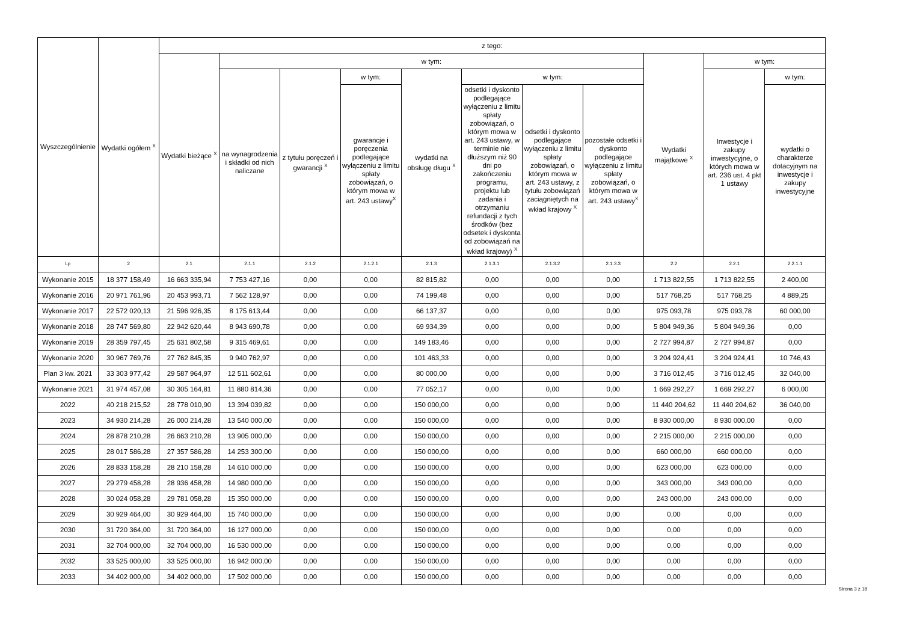| Wyszczególnienie | Wydatki ogółem <sup>X</sup> | z tego: | | | | | | | | | | |
| --- | --- | --- | --- | --- | --- | --- | --- | --- | --- | --- | --- | --- |
| | | Wydatki bieżące <sup>X</sup> | w tym: | | | | | | | Wydatki majątkowe <sup>X</sup> | w tym: | |
| | | | na wynagrodzenia i składki od nich naliczane | z tytułu poręczeń i gwarancji <sup>X</sup> | w tym: | wydatki na obsługę długu <sup>X</sup> | w tym: | | | | Inwestycje i zakupy inwestycyjne, o których mowa w art. 236 ust. 4 pkt 1 ustawy | w tym: |
| | | | | | gwarancje i poręczenia podlegające wyłączeniu z limitu spłaty zobowiązań, o którym mowa w art. 243 ustawy<sup>X</sup> | | odsetki i dyskonto podlegające wyłączeniu z limitu spłaty zobowiązań, o którym mowa w art. 243 ustawy, w terminie nie dłuższym niż 90 dni po zakończeniu programu, projektu lub zadania i otrzymaniu refundacji z tych środków (bez odsetek i dyskonta od zobowiązań na wkład krajowy) <sup>X</sup> | odsetki i dyskonto podlegające wyłączeniu z limitu spłaty zobowiązań, o którym mowa w art. 243 ustawy, z tytułu zobowiązań zaciągniętych na wkład krajowy <sup>X</sup> | pozostałe odsetki i dyskonto podlegające wyłączeniu z limitu spłaty zobowiązań, o którym mowa w art. 243 ustawy<sup>X</sup> | | | wydatki o charakterze dotacyjnym na inwestycje i zakupy inwestycyjne |
| Lp | 2 | 2.1 | 2.1.1 | 2.1.2 | 2.1.2.1 | 2.1.3 | 2.1.3.1 | 2.1.3.2 | 2.1.3.3 | 2.2 | 2.2.1 | 2.2.1.1 |
| Wykonanie 2015 | 18 377 158,49 | 16 663 335,94 | 7 753 427,16 | 0,00 | 0,00 | 82 815,82 | 0,00 | 0,00 | 0,00 | 1 713 822,55 | 1 713 822,55 | 2 400,00 |
| Wykonanie 2016 | 20 971 761,96 | 20 453 993,71 | 7 562 128,97 | 0,00 | 0,00 | 74 199,48 | 0,00 | 0,00 | 0,00 | 517 768,25 | 517 768,25 | 4 889,25 |
| Wykonanie 2017 | 22 572 020,13 | 21 596 926,35 | 8 175 613,44 | 0,00 | 0,00 | 66 137,37 | 0,00 | 0,00 | 0,00 | 975 093,78 | 975 093,78 | 60 000,00 |
| Wykonanie 2018 | 28 747 569,80 | 22 942 620,44 | 8 943 690,78 | 0,00 | 0,00 | 69 934,39 | 0,00 | 0,00 | 0,00 | 5 804 949,36 | 5 804 949,36 | 0,00 |
| Wykonanie 2019 | 28 359 797,45 | 25 631 802,58 | 9 315 469,61 | 0,00 | 0,00 | 149 183,46 | 0,00 | 0,00 | 0,00 | 2 727 994,87 | 2 727 994,87 | 0,00 |
| Wykonanie 2020 | 30 967 769,76 | 27 762 845,35 | 9 940 762,97 | 0,00 | 0,00 | 101 463,33 | 0,00 | 0,00 | 0,00 | 3 204 924,41 | 3 204 924,41 | 10 746,43 |
| Plan 3 kw. 2021 | 33 303 977,42 | 29 587 964,97 | 12 511 602,61 | 0,00 | 0,00 | 80 000,00 | 0,00 | 0,00 | 0,00 | 3 716 012,45 | 3 716 012,45 | 32 040,00 |
| Wykonanie 2021 | 31 974 457,08 | 30 305 164,81 | 11 880 814,36 | 0,00 | 0,00 | 77 052,17 | 0,00 | 0,00 | 0,00 | 1 669 292,27 | 1 669 292,27 | 6 000,00 |
| 2022 | 40 218 215,52 | 28 778 010,90 | 13 394 039,82 | 0,00 | 0,00 | 150 000,00 | 0,00 | 0,00 | 0,00 | 11 440 204,62 | 11 440 204,62 | 36 040,00 |
| 2023 | 34 930 214,28 | 26 000 214,28 | 13 540 000,00 | 0,00 | 0,00 | 150 000,00 | 0,00 | 0,00 | 0,00 | 8 930 000,00 | 8 930 000,00 | 0,00 |
| 2024 | 28 878 210,28 | 26 663 210,28 | 13 905 000,00 | 0,00 | 0,00 | 150 000,00 | 0,00 | 0,00 | 0,00 | 2 215 000,00 | 2 215 000,00 | 0,00 |
| 2025 | 28 017 586,28 | 27 357 586,28 | 14 253 300,00 | 0,00 | 0,00 | 150 000,00 | 0,00 | 0,00 | 0,00 | 660 000,00 | 660 000,00 | 0,00 |
| 2026 | 28 833 158,28 | 28 210 158,28 | 14 610 000,00 | 0,00 | 0,00 | 150 000,00 | 0,00 | 0,00 | 0,00 | 623 000,00 | 623 000,00 | 0,00 |
| 2027 | 29 279 458,28 | 28 936 458,28 | 14 980 000,00 | 0,00 | 0,00 | 150 000,00 | 0,00 | 0,00 | 0,00 | 343 000,00 | 343 000,00 | 0,00 |
| 2028 | 30 024 058,28 | 29 781 058,28 | 15 350 000,00 | 0,00 | 0,00 | 150 000,00 | 0,00 | 0,00 | 0,00 | 243 000,00 | 243 000,00 | 0,00 |
| 2029 | 30 929 464,00 | 30 929 464,00 | 15 740 000,00 | 0,00 | 0,00 | 150 000,00 | 0,00 | 0,00 | 0,00 | 0,00 | 0,00 | 0,00 |
| 2030 | 31 720 364,00 | 31 720 364,00 | 16 127 000,00 | 0,00 | 0,00 | 150 000,00 | 0,00 | 0,00 | 0,00 | 0,00 | 0,00 | 0,00 |
| 2031 | 32 704 000,00 | 32 704 000,00 | 16 530 000,00 | 0,00 | 0,00 | 150 000,00 | 0,00 | 0,00 | 0,00 | 0,00 | 0,00 | 0,00 |
| 2032 | 33 525 000,00 | 33 525 000,00 | 16 942 000,00 | 0,00 | 0,00 | 150 000,00 | 0,00 | 0,00 | 0,00 | 0,00 | 0,00 | 0,00 |
| 2033 | 34 402 000,00 | 34 402 000,00 | 17 502 000,00 | 0,00 | 0,00 | 150 000,00 | 0,00 | 0,00 | 0,00 | 0,00 | 0,00 | 0,00 |
Strona 3 z 18